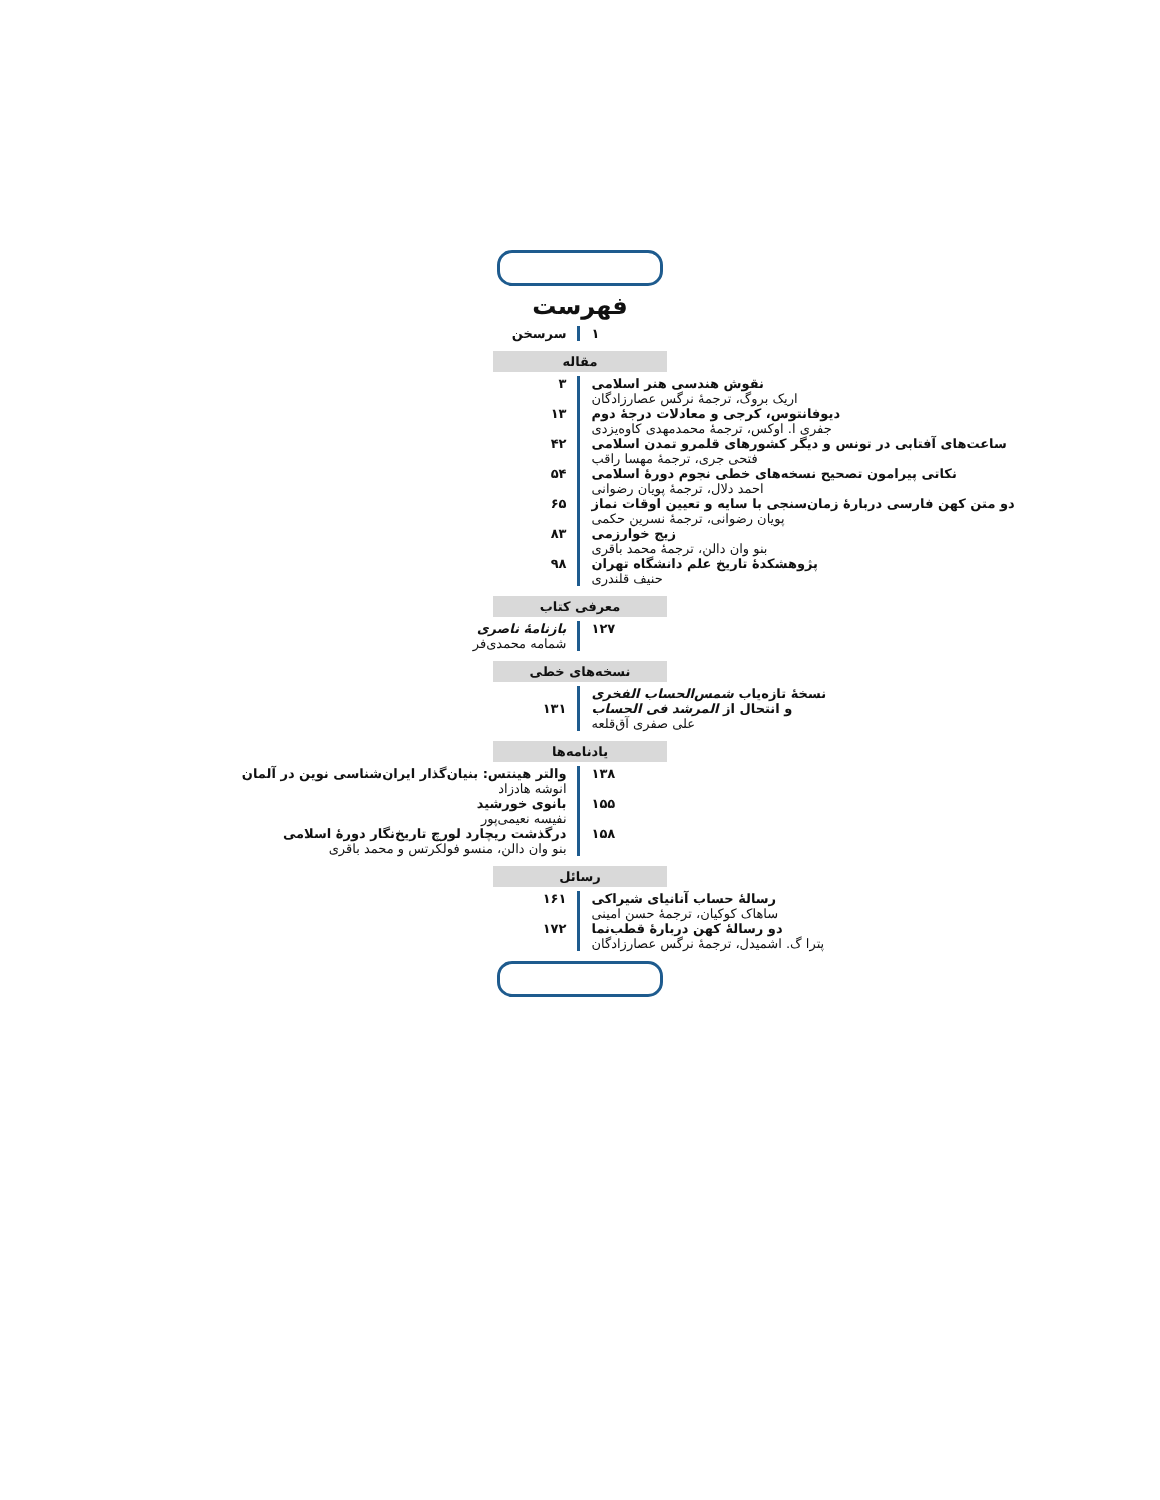فهرست
سرسخن ۱
مقاله
۳ نقوش هندسی هنر اسلامی
اریک بروگ، ترجمهٔ نرگس عصارزادگان
۱۳ دیوفانتوس، کرجی و معادلات درجهٔ دوم
جفری ا. اوکس، ترجمهٔ محمدمهدی کاوه‌یزدی
۴۲ ساعت‌های آفتابی در تونس و دیگر کشورهای قلمرو تمدن اسلامی
فتحی جری، ترجمهٔ مهسا راقب
۵۴ نکاتی پیرامون تصحیح نسخه‌های خطی نجوم دورهٔ اسلامی
احمد دلال، ترجمهٔ پویان رضوانی
۶۵ دو متن کهن فارسی دربارهٔ زمان‌سنجی با سایه و تعیین اوقات نماز
پویان رضوانی، ترجمهٔ نسرین حکمی
۸۳ زیج خوارزمی
بنو وان دالن، ترجمهٔ محمد باقری
۹۸ پژوهشکدهٔ تاریخ علم دانشگاه تهران
حنیف قلندری
معرفی کتاب
بازنامهٔ ناصری
شمامه محمدی‌فر
۱۲۷
نسخه‌های خطی
۱۳۱ نسخهٔ تازه‌یاب شمس‌الحساب الفخری
و انتحال از المرشد فی الحساب
علی صفری آق‌قلعه
یادنامه‌ها
والتر هینتس: بنیان‌گذار ایران‌شناسی نوین در آلمان
انوشه هادزاد
۱۳۸
بانوی خورشید
نفیسه نعیمی‌پور
۱۵۵
درگذشت ریچارد لورچ تاریخ‌نگار دورهٔ اسلامی
بنو وان دالن، منسو فولکرتس و محمد باقری
۱۵۸
رسائل
۱۶۱ رسالهٔ حساب آنانیای شیراکی
ساهاک کوکیان، ترجمهٔ حسن امینی
۱۷۲ دو رسالهٔ کهن دربارهٔ قطب‌نما
پترا گ. اشمیدل، ترجمهٔ نرگس عصارزادگان